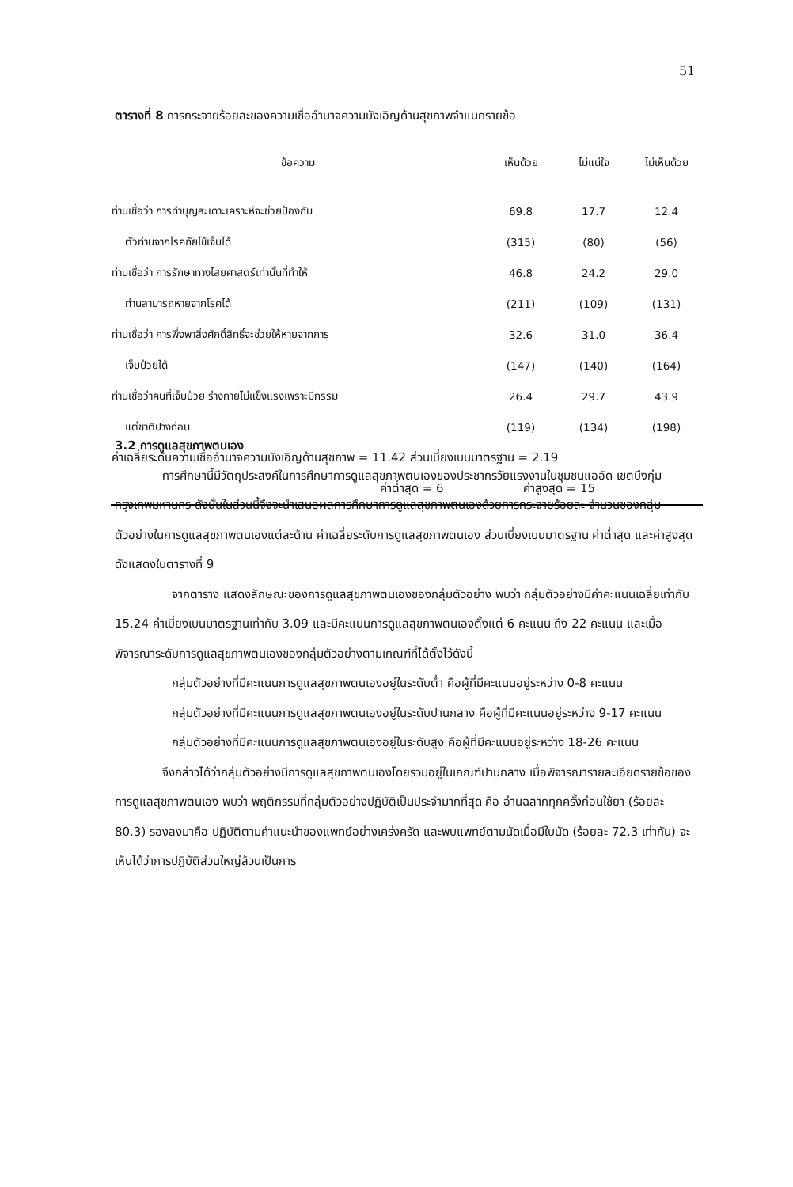51
ตารางที่ 8 การกระจายร้อยละของความเชื่ออำนาจความบังเอิญด้านสุขภาพจำแนกรายข้อ
| ข้อความ | เห็นด้วย | ไม่แน่ใจ | ไม่เห็นด้วย |
| --- | --- | --- | --- |
| ท่านเชื่อว่า การทำบุญสะเดาะเคราะห์จะช่วยป้องกัน | 69.8 | 17.7 | 12.4 |
| ตัวท่านจากโรคภัยไข้เจ็บได้ | (315) | (80) | (56) |
| ท่านเชื่อว่า การรักษาทางไสยศาสตร์เท่านั้นที่ทำให้ | 46.8 | 24.2 | 29.0 |
| ท่านสามารถหายจากโรคได้ | (211) | (109) | (131) |
| ท่านเชื่อว่า การพึ่งพาสิ่งศักดิ์สิทธิ์จะช่วยให้หายจากการ | 32.6 | 31.0 | 36.4 |
| เจ็บป่วยได้ | (147) | (140) | (164) |
| ท่านเชื่อว่าคนที่เจ็บป่วย ร่างกายไม่แข็งแรงเพราะมีกรรม | 26.4 | 29.7 | 43.9 |
| แต่ชาติปางก่อน | (119) | (134) | (198) |
| ค่าเฉลี่ยระดับความเชื่ออำนาจความบังเอิญด้านสุขภาพ = 11.42 ส่วนเบี่ยงเบนมาตรฐาน = 2.19 | | | |
| ค่าต่ำสุด = 6 ค่าสูงสุด = 15 | | | |
3.2 การดูแลสุขภาพตนเอง
การศึกษานี้มีวัตถุประสงค์ในการศึกษาการดูแลสุขภาพตนเองของประชากรวัยแรงงานในชุมชนแออัด เขตบึงกุ่ม กรุงเทพมหานคร ดังนั้นในส่วนนี้จึงจะนำเสนอผลการศึกษาการดูแลสุขภาพตนเองด้วยการกระจายร้อยละ จำนวนของกลุ่มตัวอย่างในการดูแลสุขภาพตนเองแต่ละด้าน ค่าเฉลี่ยระดับการดูแลสุขภาพตนเอง ส่วนเบี่ยงเบนมาตรฐาน ค่าต่ำสุด และค่าสูงสุด ดังแสดงในตารางที่ 9
จากตาราง แสดงลักษณะของการดูแลสุขภาพตนเองของกลุ่มตัวอย่าง พบว่า กลุ่มตัวอย่างมีค่าคะแนนเฉลี่ยเท่ากับ 15.24 ค่าเบี่ยงเบนมาตรฐานเท่ากับ 3.09 และมีคะแนนการดูแลสุขภาพตนเองตั้งแต่ 6 คะแนน ถึง 22 คะแนน และเมื่อพิจารณาระดับการดูแลสุขภาพตนเองของกลุ่มตัวอย่างตามเกณฑ์ที่ได้ตั้งไว้ดังนี้
กลุ่มตัวอย่างที่มีคะแนนการดูแลสุขภาพตนเองอยู่ในระดับต่ำ คือผู้ที่มีคะแนนอยู่ระหว่าง 0-8 คะแนน
กลุ่มตัวอย่างที่มีคะแนนการดูแลสุขภาพตนเองอยู่ในระดับปานกลาง คือผู้ที่มีคะแนนอยู่ระหว่าง 9-17 คะแนน
กลุ่มตัวอย่างที่มีคะแนนการดูแลสุขภาพตนเองอยู่ในระดับสูง คือผู้ที่มีคะแนนอยู่ระหว่าง 18-26 คะแนน
จึงกล่าวได้ว่ากลุ่มตัวอย่างมีการดูแลสุขภาพตนเองโดยรวมอยู่ในเกณฑ์ปานกลาง เมื่อพิจารณารายละเอียดรายข้อของการดูแลสุขภาพตนเอง พบว่า พฤติกรรมที่กลุ่มตัวอย่างปฏิบัติเป็นประจำมากที่สุด คือ อ่านฉลากทุกครั้งก่อนใช้ยา (ร้อยละ 80.3) รองลงมาคือ ปฏิบัติตามคำแนะนำของแพทย์อย่างเคร่งครัด และพบแพทย์ตามนัดเมื่อมีใบนัด (ร้อยละ 72.3 เท่ากัน) จะเห็นได้ว่าการปฏิบัติส่วนใหญ่ล้วนเป็นการ